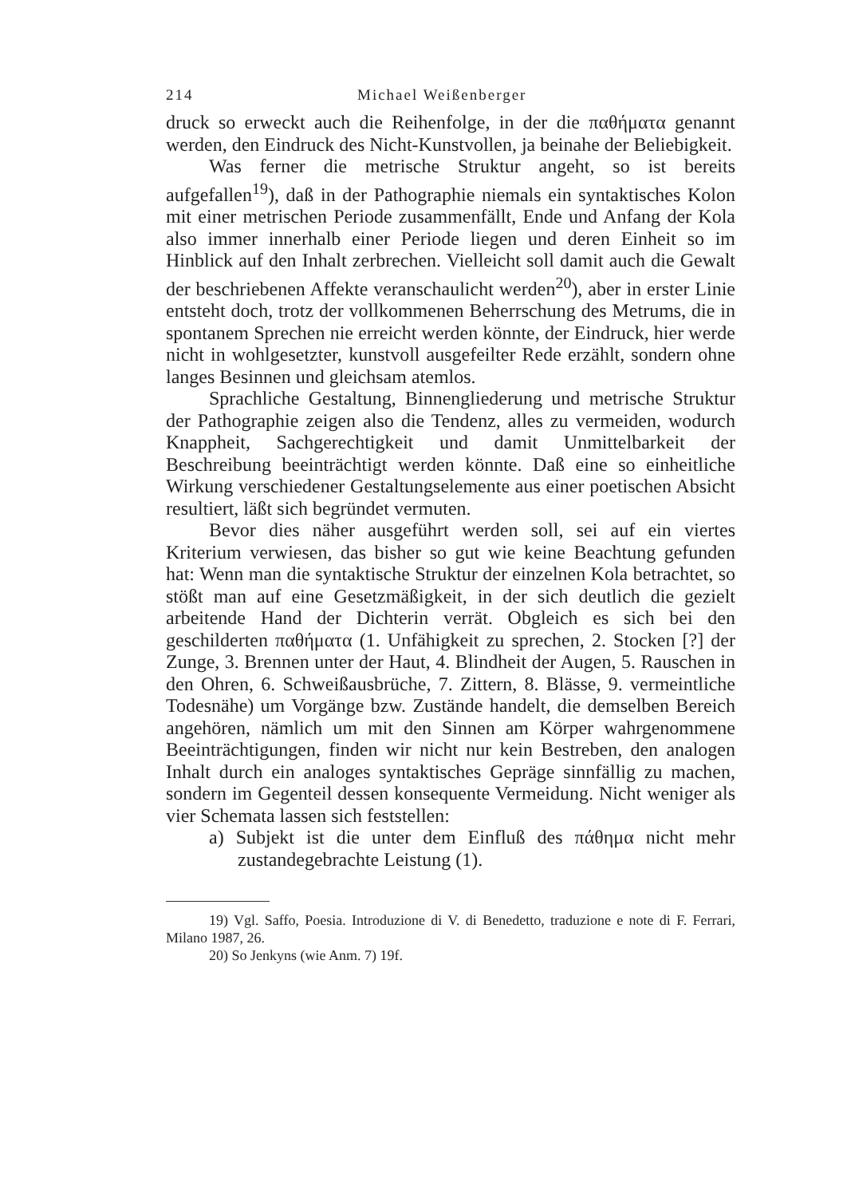214 Michael Weißenberger
druck so erweckt auch die Reihenfolge, in der die παθήματα genannt werden, den Eindruck des Nicht-Kunstvollen, ja beinahe der Beliebigkeit.
Was ferner die metrische Struktur angeht, so ist bereits aufgefallen<sup>19</sup>), daß in der Pathographie niemals ein syntaktisches Kolon mit einer metrischen Periode zusammenfällt, Ende und Anfang der Kola also immer innerhalb einer Periode liegen und deren Einheit so im Hinblick auf den Inhalt zerbrechen. Vielleicht soll damit auch die Gewalt der beschriebenen Affekte veranschaulicht werden<sup>20</sup>), aber in erster Linie entsteht doch, trotz der vollkommenen Beherrschung des Metrums, die in spontanem Sprechen nie erreicht werden könnte, der Eindruck, hier werde nicht in wohlgesetzter, kunstvoll ausgefeilter Rede erzählt, sondern ohne langes Besinnen und gleichsam atemlos.
Sprachliche Gestaltung, Binnengliederung und metrische Struktur der Pathographie zeigen also die Tendenz, alles zu vermeiden, wodurch Knappheit, Sachgerechtigkeit und damit Unmittelbarkeit der Beschreibung beeinträchtigt werden könnte. Daß eine so einheitliche Wirkung verschiedener Gestaltungselemente aus einer poetischen Absicht resultiert, läßt sich begründet vermuten.
Bevor dies näher ausgeführt werden soll, sei auf ein viertes Kriterium verwiesen, das bisher so gut wie keine Beachtung gefunden hat: Wenn man die syntaktische Struktur der einzelnen Kola betrachtet, so stößt man auf eine Gesetzmäßigkeit, in der sich deutlich die gezielt arbeitende Hand der Dichterin verrät. Obgleich es sich bei den geschilderten παθήματα (1. Unfähigkeit zu sprechen, 2. Stocken [?] der Zunge, 3. Brennen unter der Haut, 4. Blindheit der Augen, 5. Rauschen in den Ohren, 6. Schweißausbrüche, 7. Zittern, 8. Blässe, 9. vermeintliche Todesnähe) um Vorgänge bzw. Zustände handelt, die demselben Bereich angehören, nämlich um mit den Sinnen am Körper wahrgenommene Beeinträchtigungen, finden wir nicht nur kein Bestreben, den analogen Inhalt durch ein analoges syntaktisches Gepräge sinnfällig zu machen, sondern im Gegenteil dessen konsequente Vermeidung. Nicht weniger als vier Schemata lassen sich feststellen:
a) Subjekt ist die unter dem Einfluß des πάθημα nicht mehr zustandegebrachte Leistung (1).
19) Vgl. Saffo, Poesia. Introduzione di V. di Benedetto, traduzione e note di F. Ferrari, Milano 1987, 26.
20) So Jenkyns (wie Anm. 7) 19f.